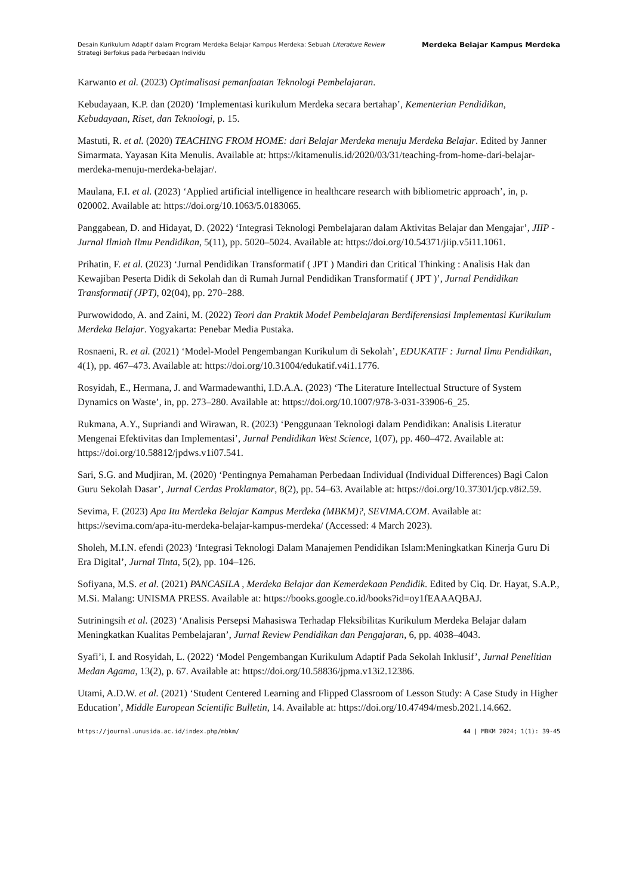Desain Kurikulum Adaptif dalam Program Merdeka Belajar Kampus Merdeka: Sebuah Literature Review
Strategi Berfokus pada Perbedaan Individu
Merdeka Belajar Kampus Merdeka
Karwanto et al. (2023) Optimalisasi pemanfaatan Teknologi Pembelajaran.
Kebudayaan, K.P. dan (2020) ‘Implementasi kurikulum Merdeka secara bertahap’, Kementerian Pendidikan, Kebudayaan, Riset, dan Teknologi, p. 15.
Mastuti, R. et al. (2020) TEACHING FROM HOME: dari Belajar Merdeka menuju Merdeka Belajar. Edited by Janner Simarmata. Yayasan Kita Menulis. Available at: https://kitamenulis.id/2020/03/31/teaching-from-home-dari-belajar-merdeka-menuju-merdeka-belajar/.
Maulana, F.I. et al. (2023) ‘Applied artificial intelligence in healthcare research with bibliometric approach’, in, p. 020002. Available at: https://doi.org/10.1063/5.0183065.
Panggabean, D. and Hidayat, D. (2022) ‘Integrasi Teknologi Pembelajaran dalam Aktivitas Belajar dan Mengajar’, JIIP - Jurnal Ilmiah Ilmu Pendidikan, 5(11), pp. 5020–5024. Available at: https://doi.org/10.54371/jiip.v5i11.1061.
Prihatin, F. et al. (2023) ‘Jurnal Pendidikan Transformatif ( JPT ) Mandiri dan Critical Thinking : Analisis Hak dan Kewajiban Peserta Didik di Sekolah dan di Rumah Jurnal Pendidikan Transformatif ( JPT )’, Jurnal Pendidikan Transformatif (JPT), 02(04), pp. 270–288.
Purwowidodo, A. and Zaini, M. (2022) Teori dan Praktik Model Pembelajaran Berdiferensiasi Implementasi Kurikulum Merdeka Belajar. Yogyakarta: Penebar Media Pustaka.
Rosnaeni, R. et al. (2021) ‘Model-Model Pengembangan Kurikulum di Sekolah’, EDUKATIF : Jurnal Ilmu Pendidikan, 4(1), pp. 467–473. Available at: https://doi.org/10.31004/edukatif.v4i1.1776.
Rosyidah, E., Hermana, J. and Warmadewanthi, I.D.A.A. (2023) ‘The Literature Intellectual Structure of System Dynamics on Waste’, in, pp. 273–280. Available at: https://doi.org/10.1007/978-3-031-33906-6_25.
Rukmana, A.Y., Supriandi and Wirawan, R. (2023) ‘Penggunaan Teknologi dalam Pendidikan: Analisis Literatur Mengenai Efektivitas dan Implementasi’, Jurnal Pendidikan West Science, 1(07), pp. 460–472. Available at: https://doi.org/10.58812/jpdws.v1i07.541.
Sari, S.G. and Mudjiran, M. (2020) ‘Pentingnya Pemahaman Perbedaan Individual (Individual Differences) Bagi Calon Guru Sekolah Dasar’, Jurnal Cerdas Proklamator, 8(2), pp. 54–63. Available at: https://doi.org/10.37301/jcp.v8i2.59.
Sevima, F. (2023) Apa Itu Merdeka Belajar Kampus Merdeka (MBKM)?, SEVIMA.COM. Available at: https://sevima.com/apa-itu-merdeka-belajar-kampus-merdeka/ (Accessed: 4 March 2023).
Sholeh, M.I.N. efendi (2023) ‘Integrasi Teknologi Dalam Manajemen Pendidikan Islam:Meningkatkan Kinerja Guru Di Era Digital’, Jurnal Tinta, 5(2), pp. 104–126.
Sofiyana, M.S. et al. (2021) PANCASILA , Merdeka Belajar dan Kemerdekaan Pendidik. Edited by Ciq. Dr. Hayat, S.A.P., M.Si. Malang: UNISMA PRESS. Available at: https://books.google.co.id/books?id=oy1fEAAAQBAJ.
Sutriningsih et al. (2023) ‘Analisis Persepsi Mahasiswa Terhadap Fleksibilitas Kurikulum Merdeka Belajar dalam Meningkatkan Kualitas Pembelajaran’, Jurnal Review Pendidikan dan Pengajaran, 6, pp. 4038–4043.
Syafi’i, I. and Rosyidah, L. (2022) ‘Model Pengembangan Kurikulum Adaptif Pada Sekolah Inklusif’, Jurnal Penelitian Medan Agama, 13(2), p. 67. Available at: https://doi.org/10.58836/jpma.v13i2.12386.
Utami, A.D.W. et al. (2021) ‘Student Centered Learning and Flipped Classroom of Lesson Study: A Case Study in Higher Education’, Middle European Scientific Bulletin, 14. Available at: https://doi.org/10.47494/mesb.2021.14.662.
https://journal.unusida.ac.id/index.php/mbkm/
44 | MBKM 2024; 1(1): 39-45